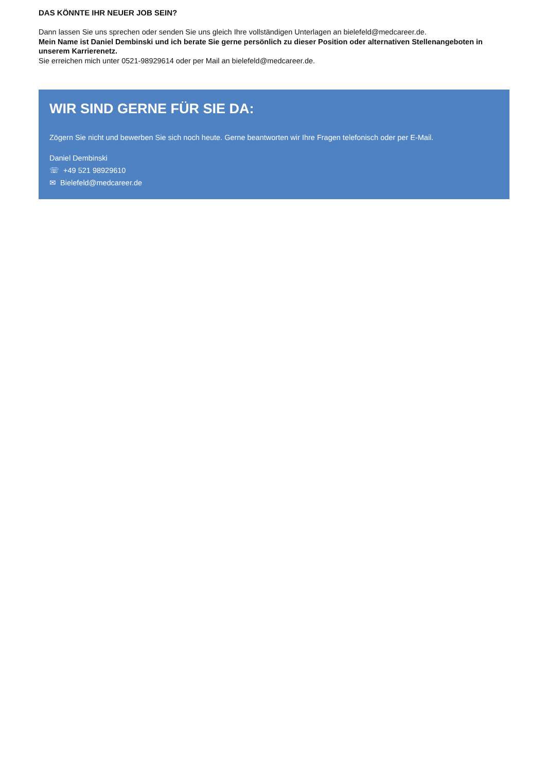DAS KÖNNTE IHR NEUER JOB SEIN?
Dann lassen Sie uns sprechen oder senden Sie uns gleich Ihre vollständigen Unterlagen an bielefeld@medcareer.de.
Mein Name ist Daniel Dembinski und ich berate Sie gerne persönlich zu dieser Position oder alternativen Stellenangeboten in unserem Karrierenetz.
Sie erreichen mich unter 0521-98929614 oder per Mail an bielefeld@medcareer.de.
WIR SIND GERNE FÜR SIE DA:
Zögern Sie nicht und bewerben Sie sich noch heute. Gerne beantworten wir Ihre Fragen telefonisch oder per E-Mail.
Daniel Dembinski
☏ +49 521 98929610
✉ Bielefeld@medcareer.de